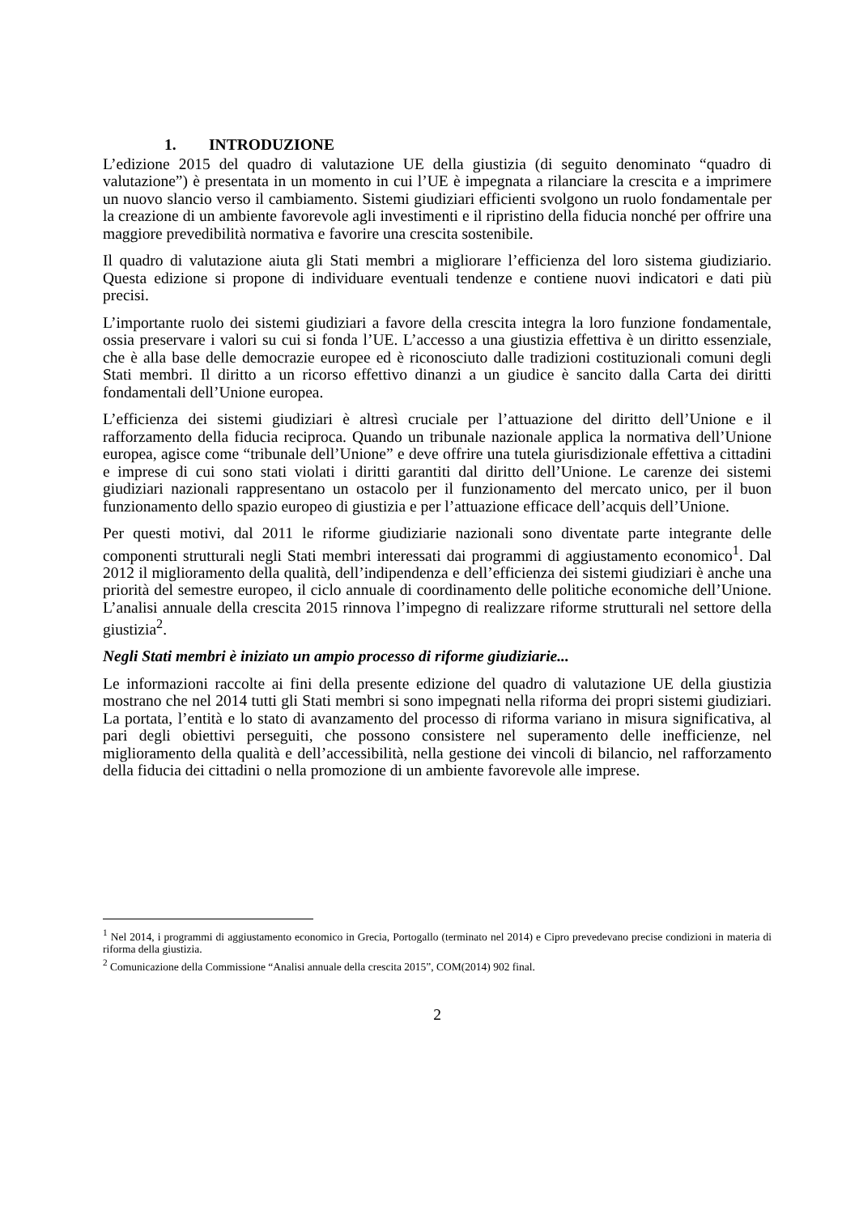1. INTRODUZIONE
L’edizione 2015 del quadro di valutazione UE della giustizia (di seguito denominato “quadro di valutazione”) è presentata in un momento in cui l’UE è impegnata a rilanciare la crescita e a imprimere un nuovo slancio verso il cambiamento. Sistemi giudiziari efficienti svolgono un ruolo fondamentale per la creazione di un ambiente favorevole agli investimenti e il ripristino della fiducia nonché per offrire una maggiore prevedibilità normativa e favorire una crescita sostenibile.
Il quadro di valutazione aiuta gli Stati membri a migliorare l’efficienza del loro sistema giudiziario. Questa edizione si propone di individuare eventuali tendenze e contiene nuovi indicatori e dati più precisi.
L’importante ruolo dei sistemi giudiziari a favore della crescita integra la loro funzione fondamentale, ossia preservare i valori su cui si fonda l’UE. L’accesso a una giustizia effettiva è un diritto essenziale, che è alla base delle democrazie europee ed è riconosciuto dalle tradizioni costituzionali comuni degli Stati membri. Il diritto a un ricorso effettivo dinanzi a un giudice è sancito dalla Carta dei diritti fondamentali dell’Unione europea.
L’efficienza dei sistemi giudiziari è altresì cruciale per l’attuazione del diritto dell’Unione e il rafforzamento della fiducia reciproca. Quando un tribunale nazionale applica la normativa dell’Unione europea, agisce come “tribunale dell’Unione” e deve offrire una tutela giurisdizionale effettiva a cittadini e imprese di cui sono stati violati i diritti garantiti dal diritto dell’Unione. Le carenze dei sistemi giudiziari nazionali rappresentano un ostacolo per il funzionamento del mercato unico, per il buon funzionamento dello spazio europeo di giustizia e per l’attuazione efficace dell’acquis dell’Unione.
Per questi motivi, dal 2011 le riforme giudiziarie nazionali sono diventate parte integrante delle componenti strutturali negli Stati membri interessati dai programmi di aggiustamento economico<sup>1</sup>. Dal 2012 il miglioramento della qualità, dell’indipendenza e dell’efficienza dei sistemi giudiziari è anche una priorità del semestre europeo, il ciclo annuale di coordinamento delle politiche economiche dell’Unione. L’analisi annuale della crescita 2015 rinnova l’impegno di realizzare riforme strutturali nel settore della giustizia<sup>2</sup>.
Negli Stati membri è iniziato un ampio processo di riforme giudiziarie...
Le informazioni raccolte ai fini della presente edizione del quadro di valutazione UE della giustizia mostrano che nel 2014 tutti gli Stati membri si sono impegnati nella riforma dei propri sistemi giudiziari. La portata, l’entità e lo stato di avanzamento del processo di riforma variano in misura significativa, al pari degli obiettivi perseguiti, che possono consistere nel superamento delle inefficienze, nel miglioramento della qualità e dell’accessibilità, nella gestione dei vincoli di bilancio, nel rafforzamento della fiducia dei cittadini o nella promozione di un ambiente favorevole alle imprese.
<sup>1</sup> Nel 2014, i programmi di aggiustamento economico in Grecia, Portogallo (terminato nel 2014) e Cipro prevedevano precise condizioni in materia di riforma della giustizia.
<sup>2</sup> Comunicazione della Commissione “Analisi annuale della crescita 2015”, COM(2014) 902 final.
2